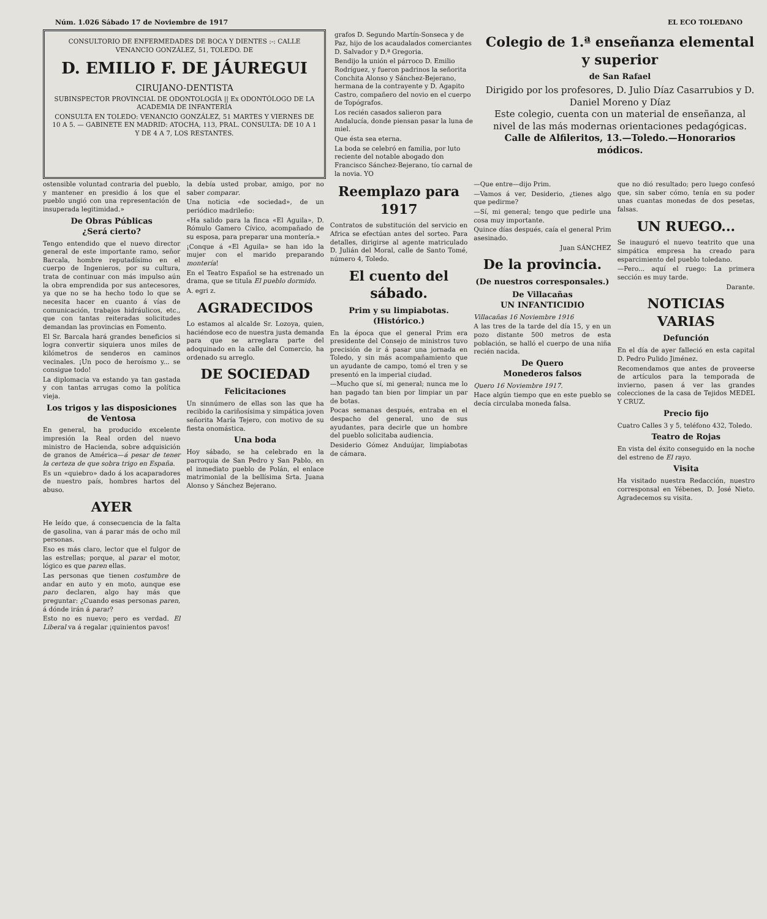Núm. 1.026 Sábado 17 de Noviembre de 1917 EL ECO TOLEDANO
CONSULTORIO DE ENFERMEDADES DE BOCA Y DIENTES :-: CALLE VENANCIO GONZÁLEZ, 51, TOLEDO. DE
D. EMILIO F. DE JÁUREGUI
CIRUJANO-DENTISTA
SUBINSPECTOR PROVINCIAL DE ODONTOLOGÍA || Ex ODONTÓLOGO DE LA ACADEMIA DE INFANTERÍA
CONSULTA EN TOLEDO: VENANCIO GONZÁLEZ, 51 MARTES Y VIERNES DE 10 A 5. — GABINETE EN MADRID: ATOCHA, 113, PRAL. CONSULTA: DE 10 A 1 Y DE 4 A 7, LOS RESTANTES.
grafos D. Segundo Martín-Sonseca y de Paz, hijo de los acaudalados comerciantes D. Salvador y D.ª Gregoria.
Bendijo la unión el párroco D. Emilio Rodríguez, y fueron padrinos la señorita Conchita Alonso y Sánchez-Bejerano, hermana de la contrayente y D. Agapito Castro, compañero del novio en el cuerpo de Topógrafos.
Los recién casados salieron para Andalucía, donde piensan pasar la luna de miel.
Que ésta sea eterna.
La boda se celebró en familia, por luto reciente del notable abogado don Francisco Sánchez-Bejerano, tío carnal de la novia. YO
Colegio de 1.ª enseñanza elemental y superior
de San Rafael
Dirigido por los profesores, D. Julio Díaz Casarrubios y D. Daniel Moreno y Díaz
Este colegio, cuenta con un material de enseñanza, al nivel de las más modernas orientaciones pedagógicas.
Calle de Alfileritos, 13.—Toledo.—Honorarios módicos.
ostensible voluntad contraria del pueblo, y mantener en presidio á los que el pueblo ungió con una representación de insuperada legitimidad.»
De Obras Públicas
¿Será cierto?
Tengo entendido que el nuevo director general de este importante ramo, señor Barcala, hombre reputadísimo en el cuerpo de Ingenieros, por su cultura, trata de continuar con más impulso aún la obra emprendida por sus antecesores, ya que no se ha hecho todo lo que se necesita hacer en cuanto á vías de comunicación, trabajos hidráulicos, etc., que con tantas reiteradas solicitudes demandan las provincias en Fomento.
El Sr. Barcala hará grandes beneficios si logra convertir siquiera unos miles de kilómetros de senderos en caminos vecinales. ¡Un poco de heroísmo y... se consigue todo!
La diplomacia va estando ya tan gastada y con tantas arrugas como la política vieja.
Los trigos y las disposiciones de Ventosa
En general, ha producido excelente impresión la Real orden del nuevo ministro de Hacienda, sobre adquisición de granos de América—á pesar de tener la certeza de que sobra trigo en España.
Es un «quiebro» dado á los acaparadores de nuestro país, hombres hartos del abuso.
AYER
He leído que, á consecuencia de la falta de gasolina, van á parar más de ocho mil personas.
Eso es más claro, lector que el fulgor de las estrellas; porque, al parar el motor, lógico es que paren ellas.
Las personas que tienen costumbre de andar en auto y en moto, aunque ese paro declaren, algo hay más que preguntar: ¿Cuando esas personas paren, á dónde irán á parar?
Esto no es nuevo; pero es verdad. El Liberal va á regalar ¡quinientos pavos!
la debía usted probar, amigo, por no saber comparar.
Una noticia «de sociedad», de un periódico madrileño:
«Ha salido para la finca «El Aguila», D. Rómulo Gamero Cívico, acompañado de su esposa, para preparar una montería.»
¡Conque á «El Aguila» se han ido la mujer con el marido preparando montería!
En el Teatro Español se ha estrenado un drama, que se titula El pueblo dormido.
A. egri z.
AGRADECIDOS
Lo estamos al alcalde Sr. Lozoya, quien, haciéndose eco de nuestra justa demanda para que se arreglara parte del adoquinado en la calle del Comercio, ha ordenado su arreglo.
DE SOCIEDAD
Felicitaciones
Un sinnúmero de ellas son las que ha recibido la cariñosísima y simpática joven señorita María Tejero, con motivo de su fiesta onomástica.
Una boda
Hoy sábado, se ha celebrado en la parroquia de San Pedro y San Pablo, en el inmediato pueblo de Polán, el enlace matrimonial de la bellísima Srta. Juana Alonso y Sánchez Bejerano.
Reemplazo para 1917
Contratos de substitución del servicio en Africa se efectúan antes del sorteo. Para detalles, dirigirse al agente matriculado D. Julián del Moral, calle de Santo Tomé, número 4, Toledo.
El cuento del sábado.
Prim y su limpiabotas.
(Histórico.)
En la época que el general Prim era presidente del Consejo de ministros tuvo precisión de ir á pasar una jornada en Toledo, y sin más acompañamiento que un ayudante de campo, tomó el tren y se presentó en la imperial ciudad.
—Mucho que sí, mi general; nunca me lo han pagado tan bien por limpiar un par de botas.
Pocas semanas después, entraba en el despacho del general, uno de sus ayudantes, para decirle que un hombre del pueblo solicitaba audiencia.
Desiderio Gómez Anduújar, limpiabotas de cámara.
—Que entre—dijo Prim.
—Vamos á ver, Desiderio, ¿tienes algo que pedirme?
—Sí, mi general; tengo que pedirle una cosa muy importante.
Quince días después, caía el general Prim asesinado.
Juan SÁNCHEZ
De la provincia.
(De nuestros corresponsales.)
De Villacañas
UN INFANTICIDIO
Villacañas 16 Noviembre 1916
A las tres de la tarde del día 15, y en un pozo distante 500 metros de esta población, se halló el cuerpo de una niña recién nacida.
De Quero
Monederos falsos
Quero 16 Noviembre 1917.
Hace algún tiempo que en este pueblo se decía circulaba moneda falsa.
que no dió resultado; pero luego confesó que, sin saber cómo, tenía en su poder unas cuantas monedas de dos pesetas, falsas.
UN RUEGO...
Se inauguró el nuevo teatrito que una simpática empresa ha creado para esparcimiento del pueblo toledano.
—Pero... aquí el ruego: La primera sección es muy tarde.
Darante.
NOTICIAS VARIAS
Defunción
En el día de ayer falleció en esta capital D. Pedro Pulido Jiménez.
Recomendamos que antes de proveerse de artículos para la temporada de invierno, pasen á ver las grandes colecciones de la casa de Tejidos MEDEL Y CRUZ.
Precio fijo
Cuatro Calles 3 y 5, teléfono 432, Toledo.
Teatro de Rojas
En vista del éxito conseguido en la noche del estreno de El rayo.
Visita
Ha visitado nuestra Redacción, nuestro corresponsal en Yébenes, D. José Nieto. Agradecemos su visita.